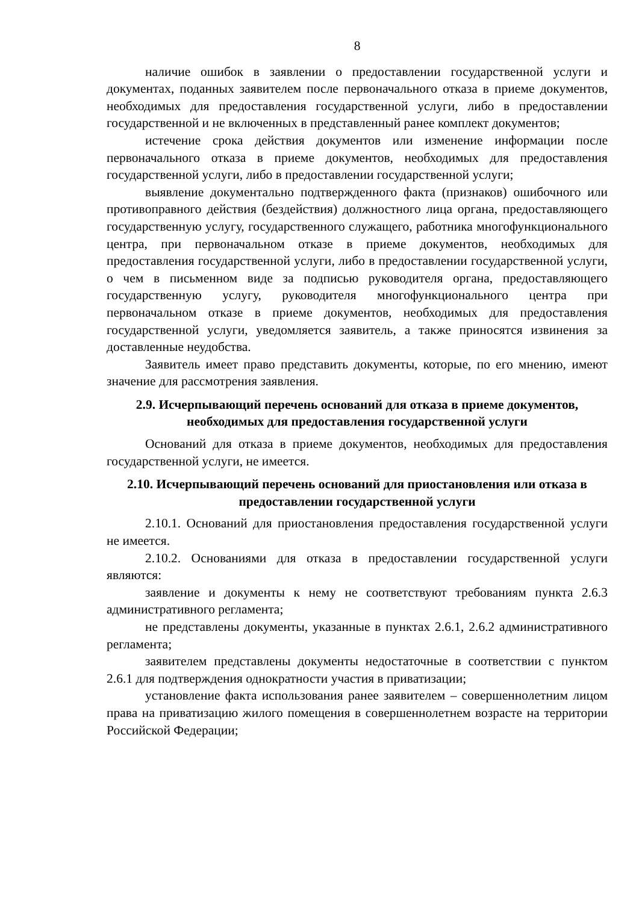8
наличие ошибок в заявлении о предоставлении государственной услуги и документах, поданных заявителем после первоначального отказа в приеме документов, необходимых для предоставления государственной услуги, либо в предоставлении государственной и не включенных в представленный ранее комплект документов;
истечение срока действия документов или изменение информации после первоначального отказа в приеме документов, необходимых для предоставления государственной услуги, либо в предоставлении государственной услуги;
выявление документально подтвержденного факта (признаков) ошибочного или противоправного действия (бездействия) должностного лица органа, предоставляющего государственную услугу, государственного служащего, работника многофункционального центра, при первоначальном отказе в приеме документов, необходимых для предоставления государственной услуги, либо в предоставлении государственной услуги, о чем в письменном виде за подписью руководителя органа, предоставляющего государственную услугу, руководителя многофункционального центра при первоначальном отказе в приеме документов, необходимых для предоставления государственной услуги, уведомляется заявитель, а также приносятся извинения за доставленные неудобства.
Заявитель имеет право представить документы, которые, по его мнению, имеют значение для рассмотрения заявления.
2.9. Исчерпывающий перечень оснований для отказа в приеме документов, необходимых для предоставления государственной услуги
Оснований для отказа в приеме документов, необходимых для предоставления государственной услуги, не имеется.
2.10. Исчерпывающий перечень оснований для приостановления или отказа в предоставлении государственной услуги
2.10.1. Оснований для приостановления предоставления государственной услуги не имеется.
2.10.2. Основаниями для отказа в предоставлении государственной услуги являются:
заявление и документы к нему не соответствуют требованиям пункта 2.6.3 административного регламента;
не представлены документы, указанные в пунктах 2.6.1, 2.6.2 административного регламента;
заявителем представлены документы недостаточные в соответствии с пунктом 2.6.1 для подтверждения однократности участия в приватизации;
установление факта использования ранее заявителем – совершеннолетним лицом права на приватизацию жилого помещения в совершеннолетнем возрасте на территории Российской Федерации;